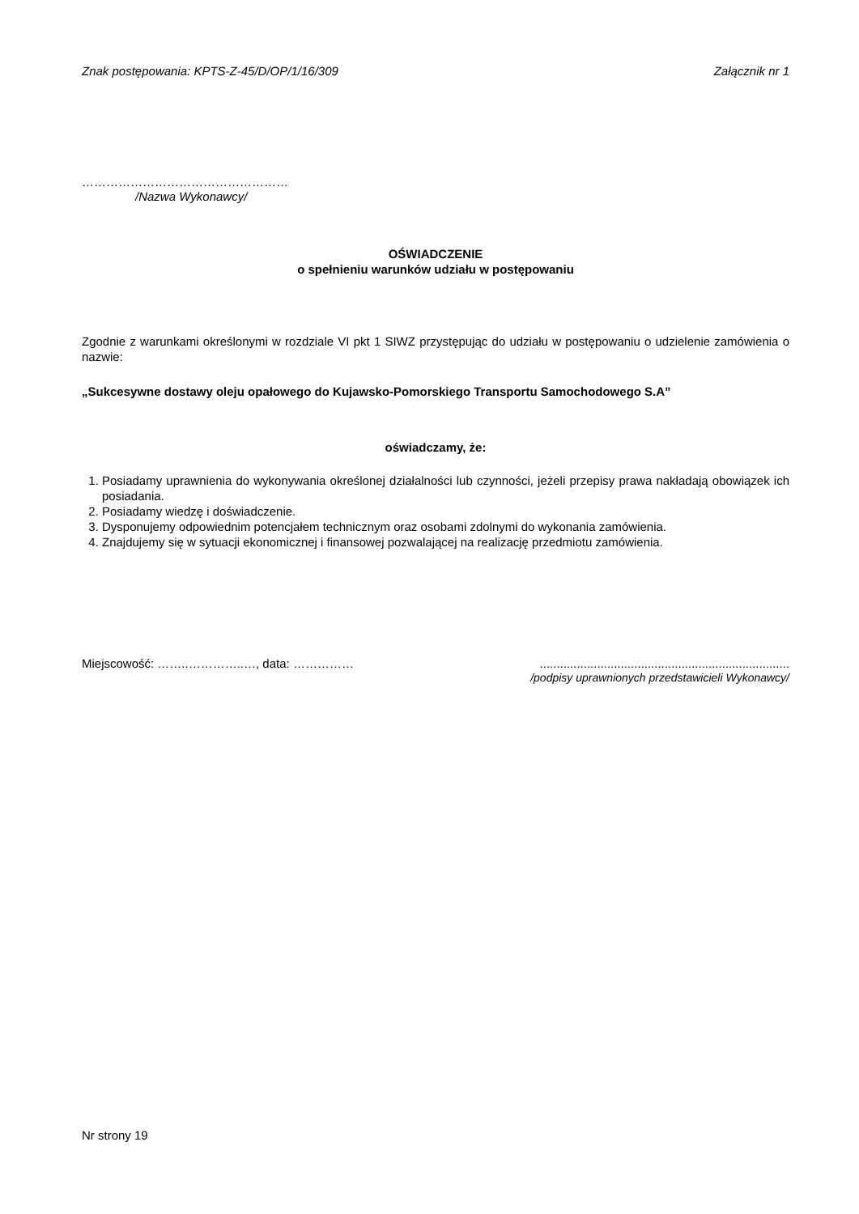Znak postępowania: KPTS-Z-45/D/OP/1/16/309 Załącznik nr 1
……………………………………………
/Nazwa Wykonawcy/
OŚWIADCZENIE
o spełnieniu warunków udziału w postępowaniu
Zgodnie z warunkami określonymi w rozdziale VI pkt 1 SIWZ przystępując do udziału w postępowaniu o udzielenie zamówienia o nazwie:
„Sukcesywne dostawy oleju opałowego do Kujawsko-Pomorskiego Transportu Samochodowego S.A”
oświadczamy, że:
1. Posiadamy uprawnienia do wykonywania określonej działalności lub czynności, jeżeli przepisy prawa nakładają obowiązek ich posiadania.
2. Posiadamy wiedzę i doświadczenie.
3. Dysponujemy odpowiednim potencjałem technicznym oraz osobami zdolnymi do wykonania zamówienia.
4. Znajdujemy się w sytuacji ekonomicznej i finansowej pozwalającej na realizację przedmiotu zamówienia.
Miejscowość: ……..…………..…, data: ……………..........................................................................
/podpisy uprawnionych przedstawicieli Wykonawcy/
Nr strony 19